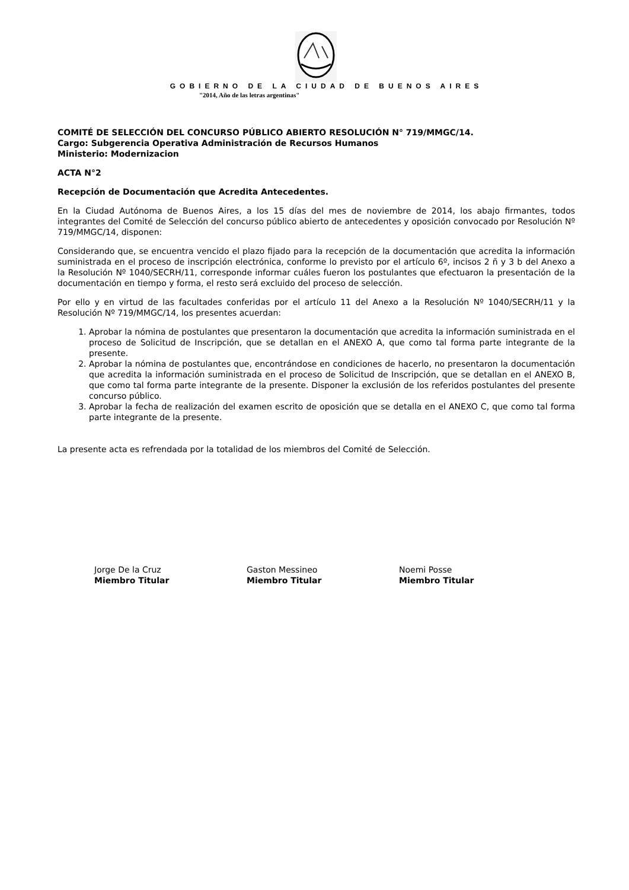GOBIERNO DE LA CIUDAD DE BUENOS AIRES
"2014, Año de las letras argentinas"
COMITÉ DE SELECCIÓN DEL CONCURSO PÚBLICO ABIERTO RESOLUCIÓN N° 719/MMGC/14.
Cargo: Subgerencia Operativa Administración de Recursos Humanos
Ministerio: Modernizacion
ACTA N°2
Recepción de Documentación que Acredita Antecedentes.
En la Ciudad Autónoma de Buenos Aires, a los 15 días del mes de noviembre de 2014, los abajo firmantes, todos integrantes del Comité de Selección del concurso público abierto de antecedentes y oposición convocado por Resolución Nº 719/MMGC/14, disponen:
Considerando que, se encuentra vencido el plazo fijado para la recepción de la documentación que acredita la información suministrada en el proceso de inscripción electrónica, conforme lo previsto por el artículo 6º, incisos 2 ñ y 3 b del Anexo a la Resolución Nº 1040/SECRH/11, corresponde informar cuáles fueron los postulantes que efectuaron la presentación de la documentación en tiempo y forma, el resto será excluido del proceso de selección.
Por ello y en virtud de las facultades conferidas por el artículo 11 del Anexo a la Resolución Nº 1040/SECRH/11 y la Resolución Nº 719/MMGC/14, los presentes acuerdan:
1. Aprobar la nómina de postulantes que presentaron la documentación que acredita la información suministrada en el proceso de Solicitud de Inscripción, que se detallan en el ANEXO A, que como tal forma parte integrante de la presente.
2. Aprobar la nómina de postulantes que, encontrándose en condiciones de hacerlo, no presentaron la documentación que acredita la información suministrada en el proceso de Solicitud de Inscripción, que se detallan en el ANEXO B, que como tal forma parte integrante de la presente. Disponer la exclusión de los referidos postulantes del presente concurso público.
3. Aprobar la fecha de realización del examen escrito de oposición que se detalla en el ANEXO C, que como tal forma parte integrante de la presente.
La presente acta es refrendada por la totalidad de los miembros del Comité de Selección.
Jorge De la Cruz
Miembro Titular
Gaston Messineo
Miembro Titular
Noemi Posse
Miembro Titular